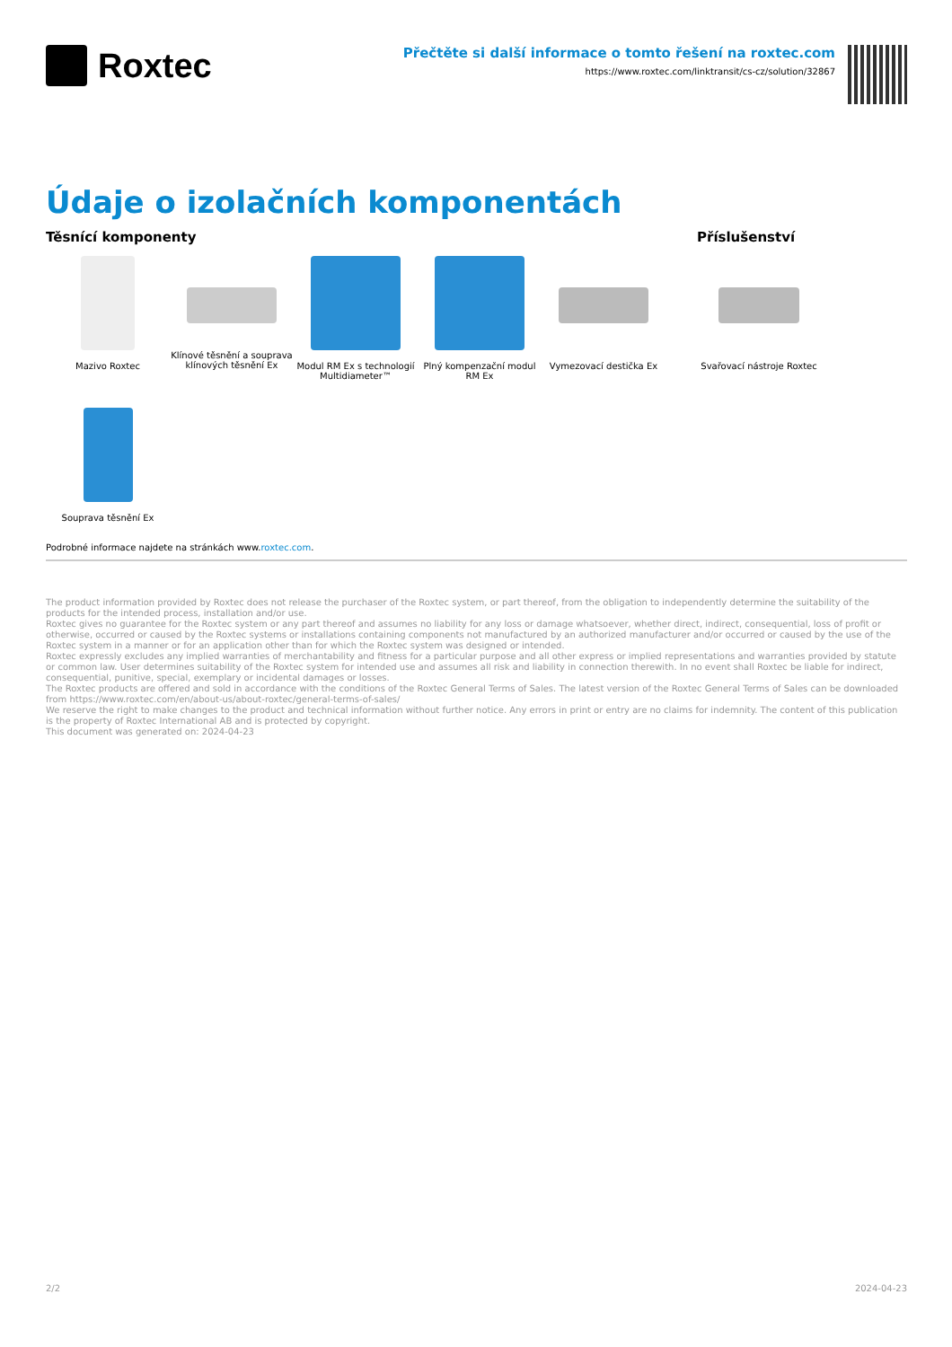Roxtec
Přečtěte si další informace o tomto řešení na roxtec.com
https://www.roxtec.com/linktransit/cs-cz/solution/32867
Údaje o izolačních komponentách
Těsnící komponenty
Mazivo Roxtec Klínové těsnění a souprava klínových těsnění Ex
Modul RM Ex s technologií Multidiameter™
Plný kompenzační modul RM Ex
Vymezovací destička Ex
Souprava těsnění Ex
Příslušenství
Svařovací nástroje Roxtec
Podrobné informace najdete na stránkách www.roxtec.com.
The product information provided by Roxtec does not release the purchaser of the Roxtec system, or part thereof, from the obligation to independently determine the suitability of the products for the intended process, installation and/or use.
Roxtec gives no guarantee for the Roxtec system or any part thereof and assumes no liability for any loss or damage whatsoever, whether direct, indirect, consequential, loss of profit or otherwise, occurred or caused by the Roxtec systems or installations containing components not manufactured by an authorized manufacturer and/or occurred or caused by the use of the Roxtec system in a manner or for an application other than for which the Roxtec system was designed or intended.
Roxtec expressly excludes any implied warranties of merchantability and fitness for a particular purpose and all other express or implied representations and warranties provided by statute or common law. User determines suitability of the Roxtec system for intended use and assumes all risk and liability in connection therewith. In no event shall Roxtec be liable for indirect, consequential, punitive, special, exemplary or incidental damages or losses.
The Roxtec products are offered and sold in accordance with the conditions of the Roxtec General Terms of Sales. The latest version of the Roxtec General Terms of Sales can be downloaded from https://www.roxtec.com/en/about-us/about-roxtec/general-terms-of-sales/
We reserve the right to make changes to the product and technical information without further notice. Any errors in print or entry are no claims for indemnity. The content of this publication is the property of Roxtec International AB and is protected by copyright.
This document was generated on: 2024-04-23
2/2 2024-04-23